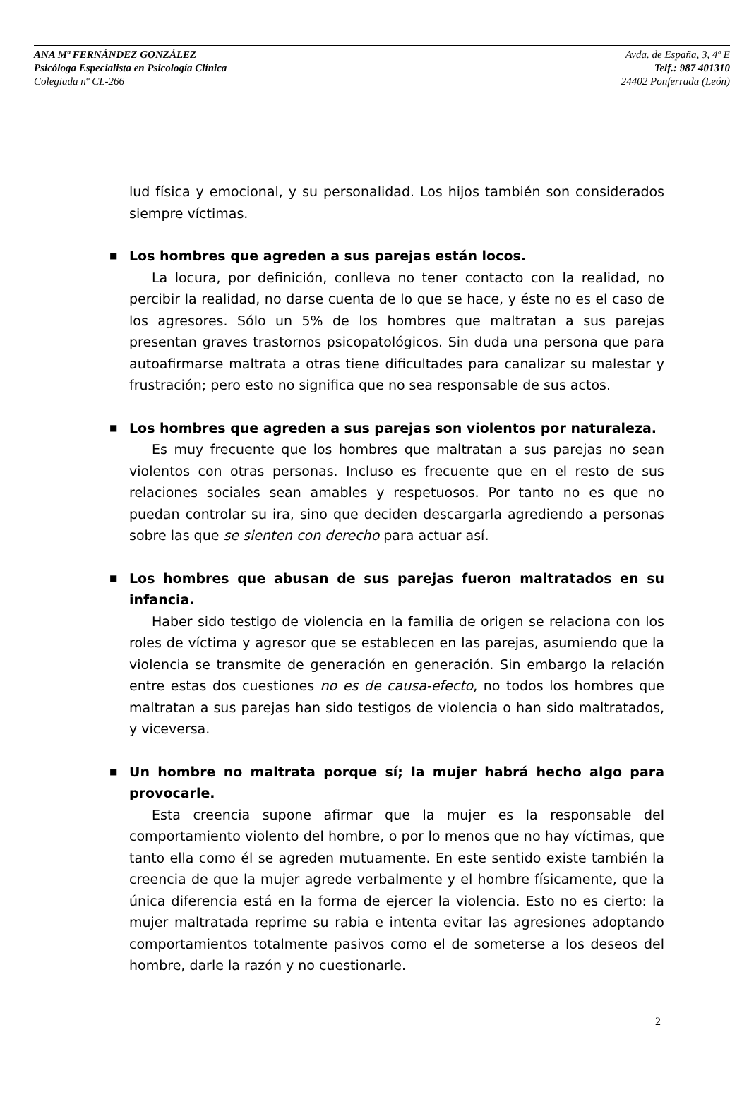ANA Mª FERNÁNDEZ GONZÁLEZ Avda. de España, 3, 4º E
Psicóloga Especialista en Psicología Clínica Telf.: 987 401310
Colegiada nº CL-266 24402 Ponferrada (León)
lud física y emocional, y su personalidad. Los hijos también son considerados siempre víctimas.
■
Los hombres que agreden a sus parejas están locos.
La locura, por definición, conlleva no tener contacto con la realidad, no percibir la realidad, no darse cuenta de lo que se hace, y éste no es el caso de los agresores. Sólo un 5% de los hombres que maltratan a sus parejas presentan graves trastornos psicopatológicos. Sin duda una persona que para autoafirmarse maltrata a otras tiene dificultades para canalizar su malestar y frustración; pero esto no significa que no sea responsable de sus actos.
■
Los hombres que agreden a sus parejas son violentos por naturaleza.
Es muy frecuente que los hombres que maltratan a sus parejas no sean violentos con otras personas. Incluso es frecuente que en el resto de sus relaciones sociales sean amables y respetuosos. Por tanto no es que no puedan controlar su ira, sino que deciden descargarla agrediendo a personas sobre las que se sienten con derecho para actuar así.
■
Los hombres que abusan de sus parejas fueron maltratados en su infancia.
Haber sido testigo de violencia en la familia de origen se relaciona con los roles de víctima y agresor que se establecen en las parejas, asumiendo que la violencia se transmite de generación en generación. Sin embargo la relación entre estas dos cuestiones no es de causa-efecto, no todos los hombres que maltratan a sus parejas han sido testigos de violencia o han sido maltratados, y viceversa.
■
Un hombre no maltrata porque sí; la mujer habrá hecho algo para provocarle.
Esta creencia supone afirmar que la mujer es la responsable del comportamiento violento del hombre, o por lo menos que no hay víctimas, que tanto ella como él se agreden mutuamente. En este sentido existe también la creencia de que la mujer agrede verbalmente y el hombre físicamente, que la única diferencia está en la forma de ejercer la violencia. Esto no es cierto: la mujer maltratada reprime su rabia e intenta evitar las agresiones adoptando comportamientos totalmente pasivos como el de someterse a los deseos del hombre, darle la razón y no cuestionarle.
2